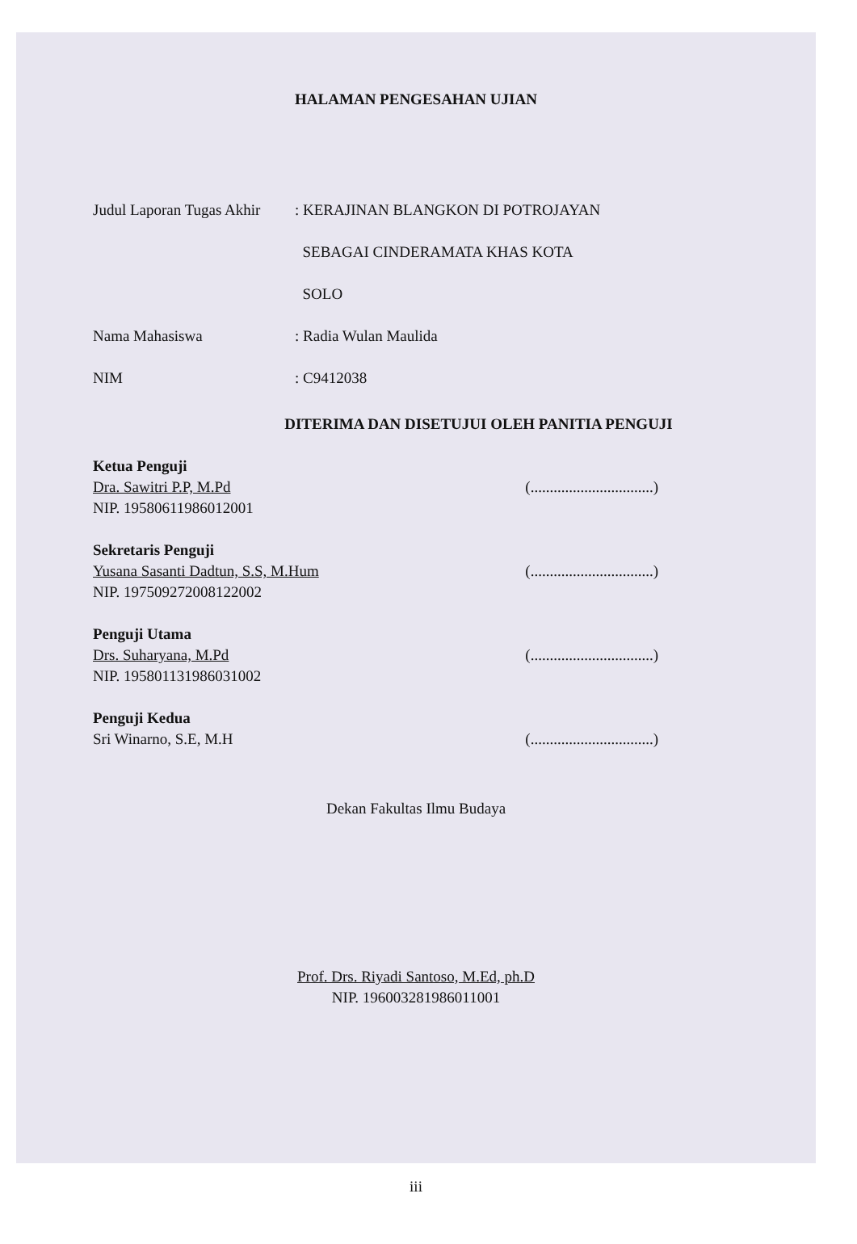HALAMAN PENGESAHAN UJIAN
Judul Laporan Tugas Akhir
: KERAJINAN BLANGKON DI POTROJAYAN
SEBAGAI CINDERAMATA KHAS KOTA
SOLO
Nama Mahasiswa : Radia Wulan Maulida
NIM : C9412038
DITERIMA DAN DISETUJUI OLEH PANITIA PENGUJI
Ketua Penguji
Dra. Sawitri P.P, M.Pd
NIP. 19580611986012001
(................................)
Sekretaris Penguji
Yusana Sasanti Dadtun, S.S, M.Hum
NIP. 197509272008122002
(................................)
Penguji Utama
Drs. Suharyana, M.Pd
NIP. 195801131986031002
(................................)
Penguji Kedua
Sri Winarno, S.E, M.H
(................................)
Dekan Fakultas Ilmu Budaya
Prof. Drs. Riyadi Santoso, M.Ed, ph.D
NIP. 196003281986011001
iii